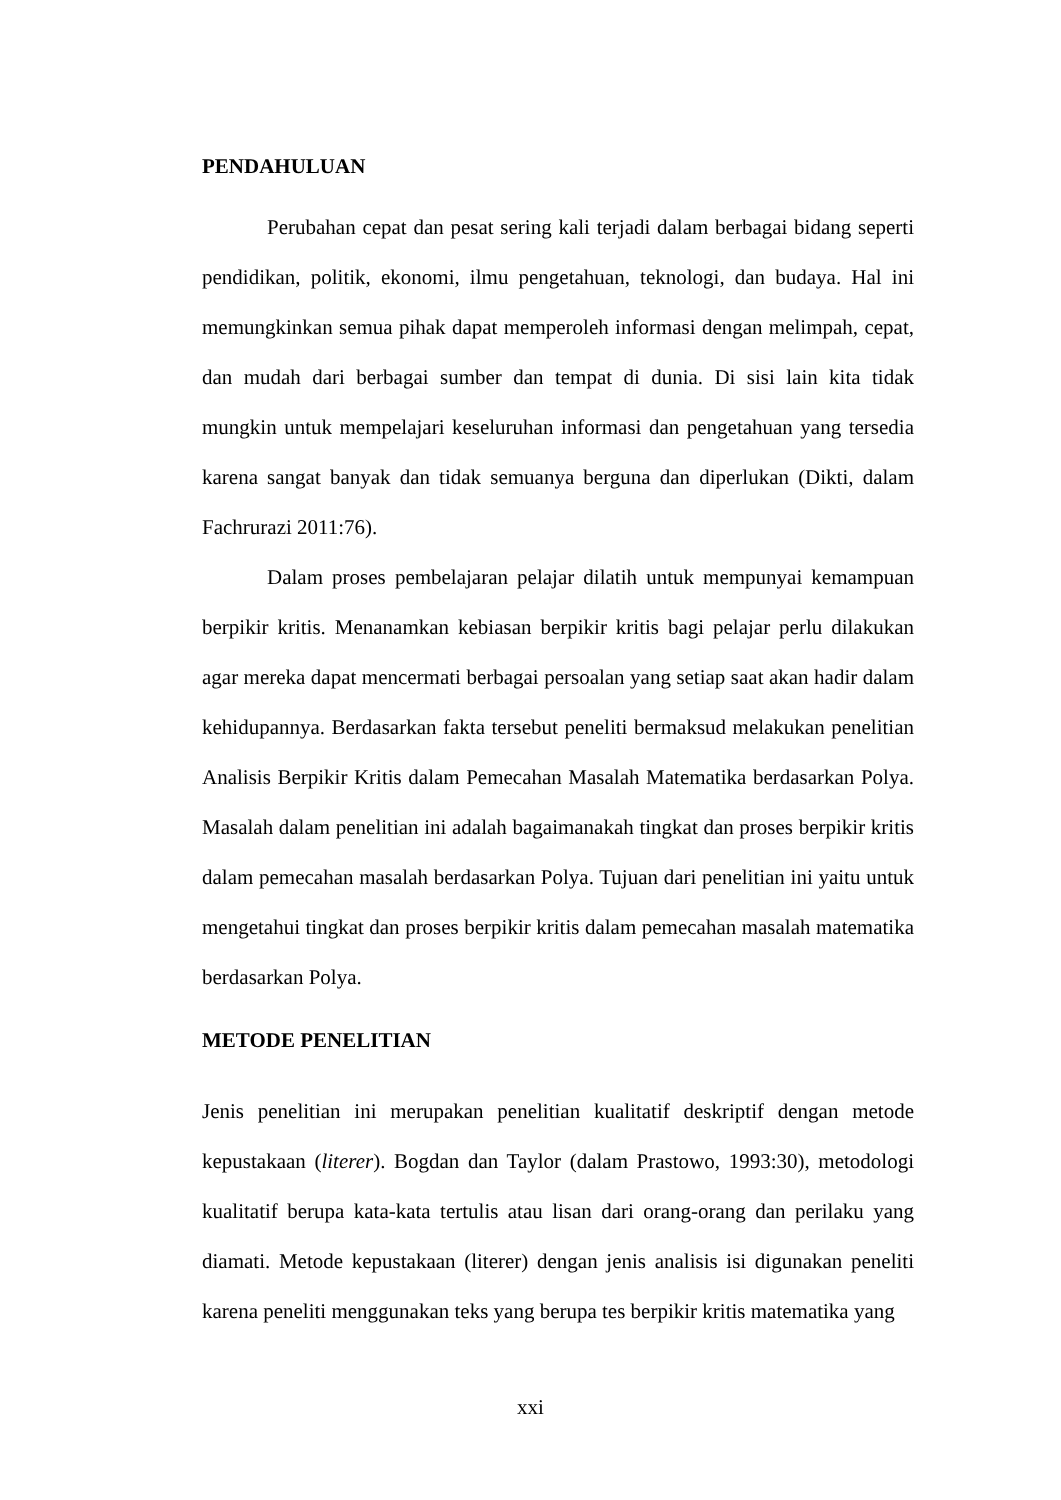PENDAHULUAN
Perubahan cepat dan pesat sering kali terjadi dalam berbagai bidang seperti pendidikan, politik, ekonomi, ilmu pengetahuan, teknologi, dan budaya. Hal ini memungkinkan semua pihak dapat memperoleh informasi dengan melimpah, cepat, dan mudah dari berbagai sumber dan tempat di dunia. Di sisi lain kita tidak mungkin untuk mempelajari keseluruhan informasi dan pengetahuan yang tersedia karena sangat banyak dan tidak semuanya berguna dan diperlukan (Dikti, dalam Fachrurazi 2011:76).
Dalam proses pembelajaran pelajar dilatih untuk mempunyai kemampuan berpikir kritis. Menanamkan kebiasan berpikir kritis bagi pelajar perlu dilakukan agar mereka dapat mencermati berbagai persoalan yang setiap saat akan hadir dalam kehidupannya. Berdasarkan fakta tersebut peneliti bermaksud melakukan penelitian Analisis Berpikir Kritis dalam Pemecahan Masalah Matematika berdasarkan Polya. Masalah dalam penelitian ini adalah bagaimanakah tingkat dan proses berpikir kritis dalam pemecahan masalah berdasarkan Polya. Tujuan dari penelitian ini yaitu untuk mengetahui tingkat dan proses berpikir kritis dalam pemecahan masalah matematika berdasarkan Polya.
METODE PENELITIAN
Jenis penelitian ini merupakan penelitian kualitatif deskriptif dengan metode kepustakaan (literer). Bogdan dan Taylor (dalam Prastowo, 1993:30), metodologi kualitatif berupa kata-kata tertulis atau lisan dari orang-orang dan perilaku yang diamati. Metode kepustakaan (literer) dengan jenis analisis isi digunakan peneliti karena peneliti menggunakan teks yang berupa tes berpikir kritis matematika yang
xxi